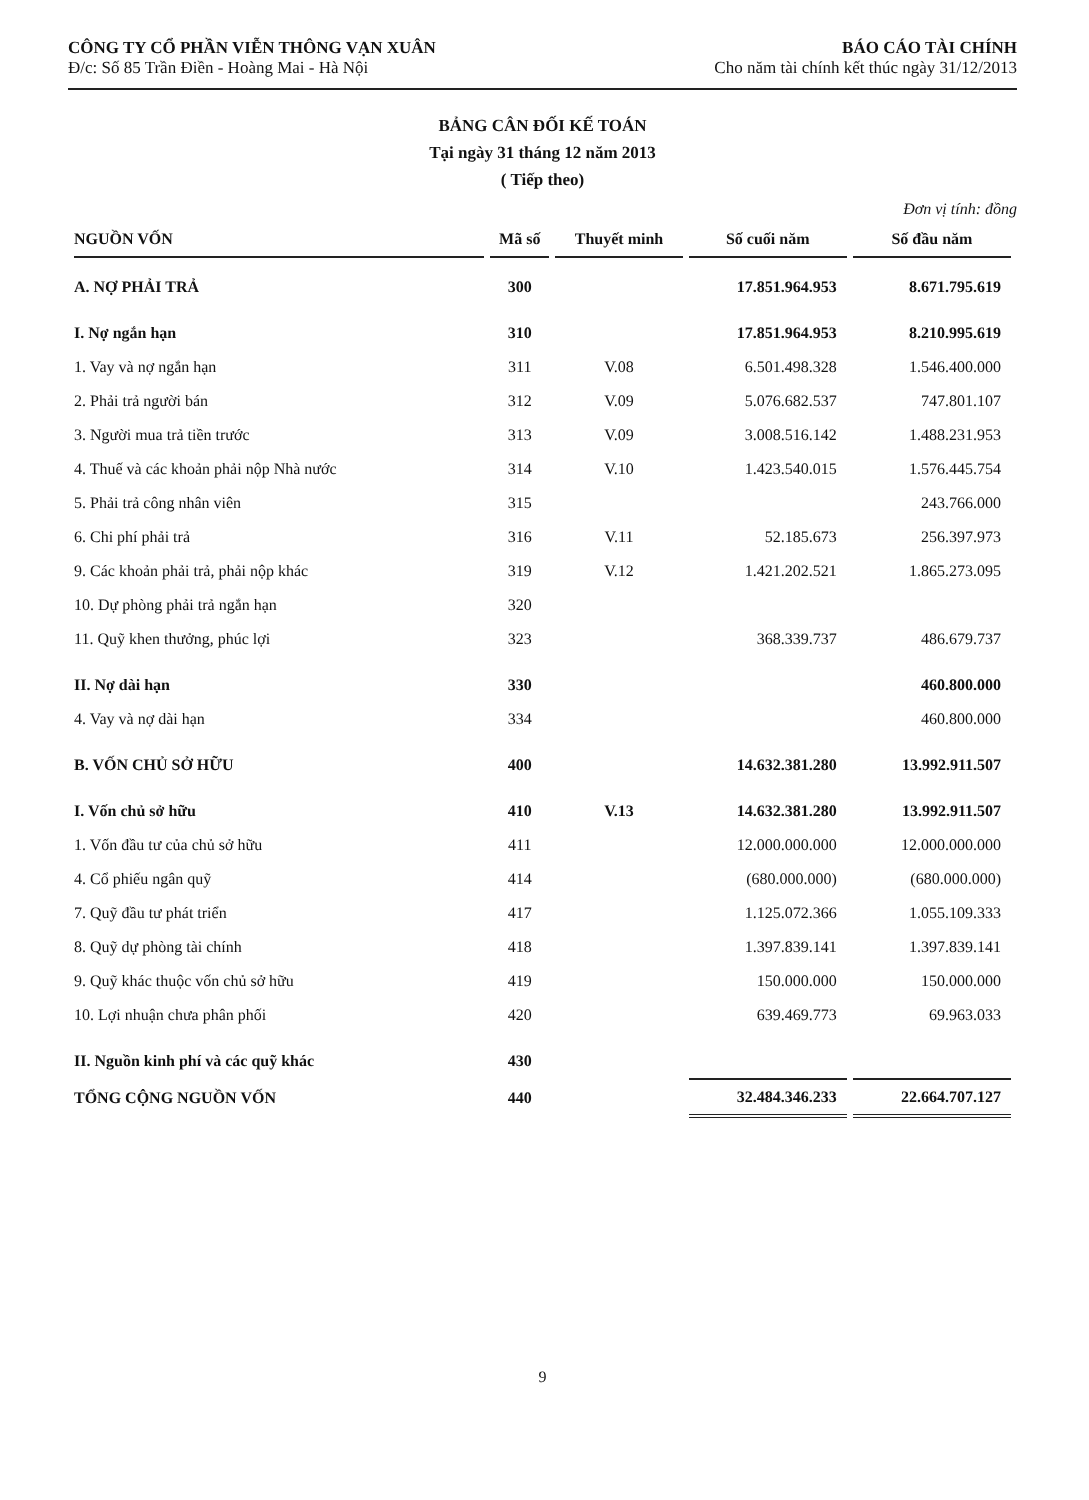CÔNG TY CỔ PHẦN VIỄN THÔNG VẠN XUÂN
Đ/c: Số 85 Trần Điền - Hoàng Mai - Hà Nội
BÁO CÁO TÀI CHÍNH
Cho năm tài chính kết thúc ngày 31/12/2013
BẢNG CÂN ĐỐI KẾ TOÁN
Tại ngày 31 tháng 12 năm 2013
( Tiếp theo)
Đơn vị tính: đồng
| NGUỒN VỐN | Mã số | Thuyết minh | Số cuối năm | Số đầu năm |
| --- | --- | --- | --- | --- |
| A. NỢ PHẢI TRẢ | 300 | | 17.851.964.953 | 8.671.795.619 |
| I. Nợ ngắn hạn | 310 | | 17.851.964.953 | 8.210.995.619 |
| 1. Vay và nợ ngắn hạn | 311 | V.08 | 6.501.498.328 | 1.546.400.000 |
| 2. Phải trả người bán | 312 | V.09 | 5.076.682.537 | 747.801.107 |
| 3. Người mua trả tiền trước | 313 | V.09 | 3.008.516.142 | 1.488.231.953 |
| 4. Thuế và các khoản phải nộp Nhà nước | 314 | V.10 | 1.423.540.015 | 1.576.445.754 |
| 5. Phải trả công nhân viên | 315 | | | 243.766.000 |
| 6. Chi phí phải trả | 316 | V.11 | 52.185.673 | 256.397.973 |
| 9. Các khoản phải trả, phải nộp khác | 319 | V.12 | 1.421.202.521 | 1.865.273.095 |
| 10. Dự phòng phải trả ngắn hạn | 320 | | | |
| 11. Quỹ khen thưởng, phúc lợi | 323 | | 368.339.737 | 486.679.737 |
| II. Nợ dài hạn | 330 | | | 460.800.000 |
| 4. Vay và nợ dài hạn | 334 | | | 460.800.000 |
| B. VỐN CHỦ SỞ HỮU | 400 | | 14.632.381.280 | 13.992.911.507 |
| I. Vốn chủ sở hữu | 410 | V.13 | 14.632.381.280 | 13.992.911.507 |
| 1. Vốn đầu tư của chủ sở hữu | 411 | | 12.000.000.000 | 12.000.000.000 |
| 4. Cổ phiếu ngân quỹ | 414 | | (680.000.000) | (680.000.000) |
| 7. Quỹ đầu tư phát triển | 417 | | 1.125.072.366 | 1.055.109.333 |
| 8. Quỹ dự phòng tài chính | 418 | | 1.397.839.141 | 1.397.839.141 |
| 9. Quỹ khác thuộc vốn chủ sở hữu | 419 | | 150.000.000 | 150.000.000 |
| 10. Lợi nhuận chưa phân phối | 420 | | 639.469.773 | 69.963.033 |
| II. Nguồn kinh phí và các quỹ khác | 430 | | | |
| TỔNG CỘNG NGUỒN VỐN | 440 | | 32.484.346.233 | 22.664.707.127 |
9